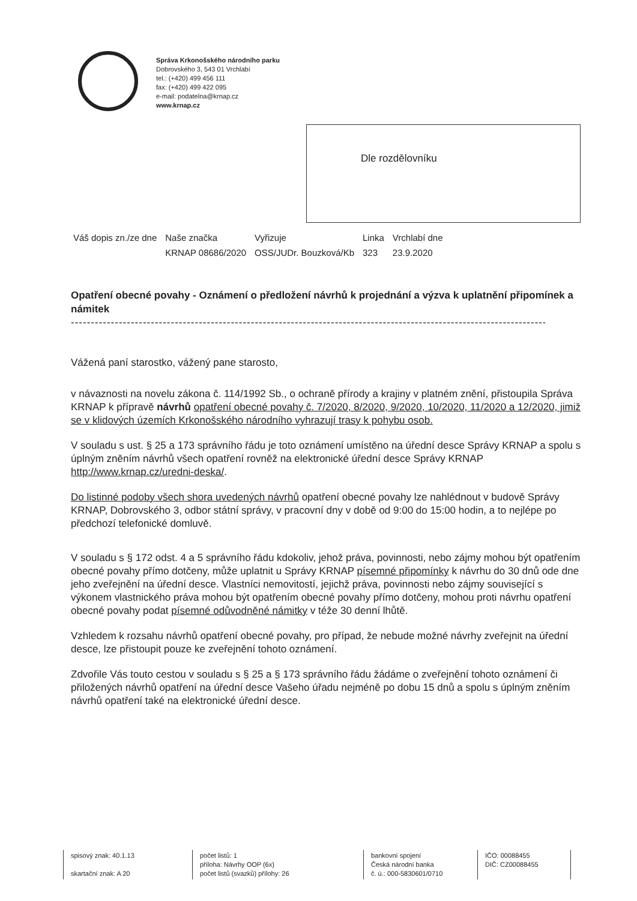Správa Krkonošského národního parku
Dobrovského 3, 543 01 Vrchlabí
tel.: (+420) 499 456 111
fax: (+420) 499 422 095
e-mail: podatelna@krnap.cz
www.krnap.cz
Dle rozdělovníku
| Váš dopis zn./ze dne | Naše značka | Vyřizuje | Linka | Vrchlabí dne |
| | KRNAP 08686/2020 | OSS/JUDr. Bouzková/Kb | 323 | 23.9.2020 |
Opatření obecné povahy - Oznámení o předložení návrhů k projednání a výzva k uplatnění připomínek a námitek
------------------------------------------------------------------------------------------------------------------------------
Vážená paní starostko, vážený pane starosto,
v návaznosti na novelu zákona č. 114/1992 Sb., o ochraně přírody a krajiny v platném znění, přistoupila Správa KRNAP k přípravě návrhů opatření obecné povahy č. 7/2020, 8/2020, 9/2020, 10/2020, 11/2020 a 12/2020, jimiž se v klidových územích Krkonošského národního vyhrazují trasy k pohybu osob.
V souladu s ust. § 25 a 173 správního řádu je toto oznámení umístěno na úřední desce Správy KRNAP a spolu s úplným zněním návrhů všech opatření rovněž na elektronické úřední desce Správy KRNAP http://www.krnap.cz/uredni-deska/.
Do listinné podoby všech shora uvedených návrhů opatření obecné povahy lze nahlédnout v budově Správy KRNAP, Dobrovského 3, odbor státní správy, v pracovní dny v době od 9:00 do 15:00 hodin, a to nejlépe po předchozí telefonické domluvě.
V souladu s § 172 odst. 4 a 5 správního řádu kdokoliv, jehož práva, povinnosti, nebo zájmy mohou být opatřením obecné povahy přímo dotčeny, může uplatnit u Správy KRNAP písemné připomínky k návrhu do 30 dnů ode dne jeho zveřejnění na úřední desce. Vlastníci nemovitostí, jejichž práva, povinnosti nebo zájmy související s výkonem vlastnického práva mohou být opatřením obecné povahy přímo dotčeny, mohou proti návrhu opatření obecné povahy podat písemné odůvodněné námitky v téže 30 denní lhůtě.
Vzhledem k rozsahu návrhů opatření obecné povahy, pro případ, že nebude možné návrhy zveřejnit na úřední desce, lze přistoupit pouze ke zveřejnění tohoto oznámení.
Zdvořile Vás touto cestou v souladu s § 25 a § 173 správního řádu žádáme o zveřejnění tohoto oznámení či přiložených návrhů opatření na úřední desce Vašeho úřadu nejméně po dobu 15 dnů a spolu s úplným zněním návrhů opatření také na elektronické úřední desce.
| spisový znak: 40.1.13 skartační znak: A 20 | počet listů: 1 příloha: Návrhy OOP (6x) počet listů (svazků) přílohy: 26 | bankovní spojení Česká národní banka č. ú.: 000-5830601/0710 | IČO: 00088455 DIČ: CZ00088455 |